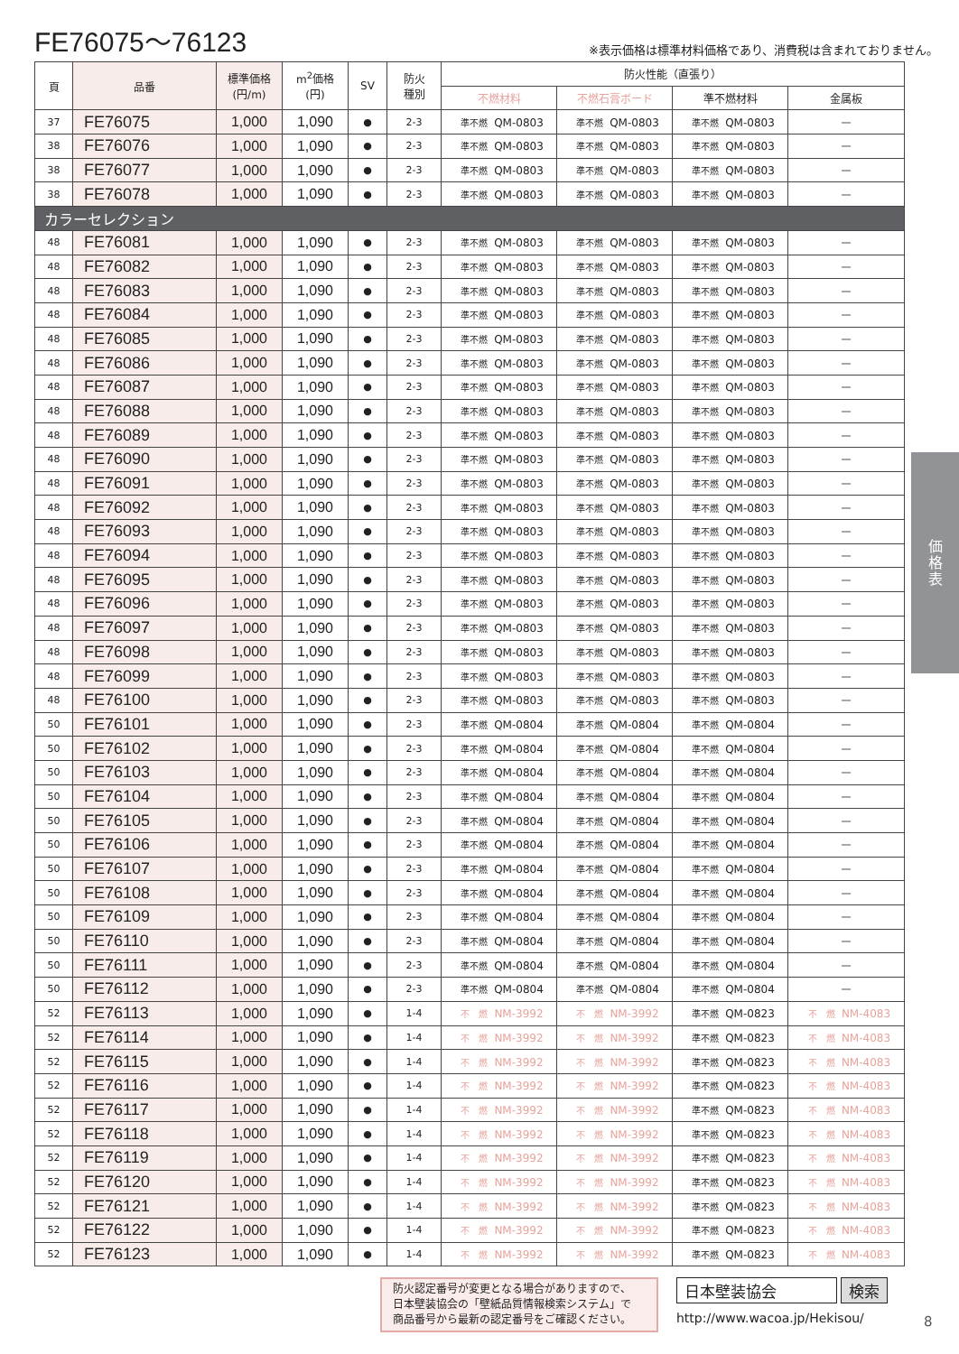FE76075～76123
※表示価格は標準材料価格であり、消費税は含まれておりません。
| 頁 | 品番 | 標準価格 (円/m) | m<sup>2</sup>価格 (円) | SV | 防火 種別 | 防火性能（直張り） | | | |
| --- | --- | --- | --- | --- | --- | --- | --- | --- | --- |
| | | | | | | 不燃材料 | 不燃石膏ボード | 準不燃材料 | 金属板 |
| 37 | FE76075 | 1,000 | 1,090 | ● | 2-3 | 準不燃 QM-0803 | 準不燃 QM-0803 | 準不燃 QM-0803 | — |
| 38 | FE76076 | 1,000 | 1,090 | ● | 2-3 | 準不燃 QM-0803 | 準不燃 QM-0803 | 準不燃 QM-0803 | — |
| 38 | FE76077 | 1,000 | 1,090 | ● | 2-3 | 準不燃 QM-0803 | 準不燃 QM-0803 | 準不燃 QM-0803 | — |
| 38 | FE76078 | 1,000 | 1,090 | ● | 2-3 | 準不燃 QM-0803 | 準不燃 QM-0803 | 準不燃 QM-0803 | — |
| カラーセレクション | | | | | | | | | |
| 48 | FE76081 | 1,000 | 1,090 | ● | 2-3 | 準不燃 QM-0803 | 準不燃 QM-0803 | 準不燃 QM-0803 | — |
| 48 | FE76082 | 1,000 | 1,090 | ● | 2-3 | 準不燃 QM-0803 | 準不燃 QM-0803 | 準不燃 QM-0803 | — |
| 48 | FE76083 | 1,000 | 1,090 | ● | 2-3 | 準不燃 QM-0803 | 準不燃 QM-0803 | 準不燃 QM-0803 | — |
| 48 | FE76084 | 1,000 | 1,090 | ● | 2-3 | 準不燃 QM-0803 | 準不燃 QM-0803 | 準不燃 QM-0803 | — |
| 48 | FE76085 | 1,000 | 1,090 | ● | 2-3 | 準不燃 QM-0803 | 準不燃 QM-0803 | 準不燃 QM-0803 | — |
| 48 | FE76086 | 1,000 | 1,090 | ● | 2-3 | 準不燃 QM-0803 | 準不燃 QM-0803 | 準不燃 QM-0803 | — |
| 48 | FE76087 | 1,000 | 1,090 | ● | 2-3 | 準不燃 QM-0803 | 準不燃 QM-0803 | 準不燃 QM-0803 | — |
| 48 | FE76088 | 1,000 | 1,090 | ● | 2-3 | 準不燃 QM-0803 | 準不燃 QM-0803 | 準不燃 QM-0803 | — |
| 48 | FE76089 | 1,000 | 1,090 | ● | 2-3 | 準不燃 QM-0803 | 準不燃 QM-0803 | 準不燃 QM-0803 | — |
| 48 | FE76090 | 1,000 | 1,090 | ● | 2-3 | 準不燃 QM-0803 | 準不燃 QM-0803 | 準不燃 QM-0803 | — |
| 48 | FE76091 | 1,000 | 1,090 | ● | 2-3 | 準不燃 QM-0803 | 準不燃 QM-0803 | 準不燃 QM-0803 | — |
| 48 | FE76092 | 1,000 | 1,090 | ● | 2-3 | 準不燃 QM-0803 | 準不燃 QM-0803 | 準不燃 QM-0803 | — |
| 48 | FE76093 | 1,000 | 1,090 | ● | 2-3 | 準不燃 QM-0803 | 準不燃 QM-0803 | 準不燃 QM-0803 | — |
| 48 | FE76094 | 1,000 | 1,090 | ● | 2-3 | 準不燃 QM-0803 | 準不燃 QM-0803 | 準不燃 QM-0803 | — |
| 48 | FE76095 | 1,000 | 1,090 | ● | 2-3 | 準不燃 QM-0803 | 準不燃 QM-0803 | 準不燃 QM-0803 | — |
| 48 | FE76096 | 1,000 | 1,090 | ● | 2-3 | 準不燃 QM-0803 | 準不燃 QM-0803 | 準不燃 QM-0803 | — |
| 48 | FE76097 | 1,000 | 1,090 | ● | 2-3 | 準不燃 QM-0803 | 準不燃 QM-0803 | 準不燃 QM-0803 | — |
| 48 | FE76098 | 1,000 | 1,090 | ● | 2-3 | 準不燃 QM-0803 | 準不燃 QM-0803 | 準不燃 QM-0803 | — |
| 48 | FE76099 | 1,000 | 1,090 | ● | 2-3 | 準不燃 QM-0803 | 準不燃 QM-0803 | 準不燃 QM-0803 | — |
| 48 | FE76100 | 1,000 | 1,090 | ● | 2-3 | 準不燃 QM-0803 | 準不燃 QM-0803 | 準不燃 QM-0803 | — |
| 50 | FE76101 | 1,000 | 1,090 | ● | 2-3 | 準不燃 QM-0804 | 準不燃 QM-0804 | 準不燃 QM-0804 | — |
| 50 | FE76102 | 1,000 | 1,090 | ● | 2-3 | 準不燃 QM-0804 | 準不燃 QM-0804 | 準不燃 QM-0804 | — |
| 50 | FE76103 | 1,000 | 1,090 | ● | 2-3 | 準不燃 QM-0804 | 準不燃 QM-0804 | 準不燃 QM-0804 | — |
| 50 | FE76104 | 1,000 | 1,090 | ● | 2-3 | 準不燃 QM-0804 | 準不燃 QM-0804 | 準不燃 QM-0804 | — |
| 50 | FE76105 | 1,000 | 1,090 | ● | 2-3 | 準不燃 QM-0804 | 準不燃 QM-0804 | 準不燃 QM-0804 | — |
| 50 | FE76106 | 1,000 | 1,090 | ● | 2-3 | 準不燃 QM-0804 | 準不燃 QM-0804 | 準不燃 QM-0804 | — |
| 50 | FE76107 | 1,000 | 1,090 | ● | 2-3 | 準不燃 QM-0804 | 準不燃 QM-0804 | 準不燃 QM-0804 | — |
| 50 | FE76108 | 1,000 | 1,090 | ● | 2-3 | 準不燃 QM-0804 | 準不燃 QM-0804 | 準不燃 QM-0804 | — |
| 50 | FE76109 | 1,000 | 1,090 | ● | 2-3 | 準不燃 QM-0804 | 準不燃 QM-0804 | 準不燃 QM-0804 | — |
| 50 | FE76110 | 1,000 | 1,090 | ● | 2-3 | 準不燃 QM-0804 | 準不燃 QM-0804 | 準不燃 QM-0804 | — |
| 50 | FE76111 | 1,000 | 1,090 | ● | 2-3 | 準不燃 QM-0804 | 準不燃 QM-0804 | 準不燃 QM-0804 | — |
| 50 | FE76112 | 1,000 | 1,090 | ● | 2-3 | 準不燃 QM-0804 | 準不燃 QM-0804 | 準不燃 QM-0804 | — |
| 52 | FE76113 | 1,000 | 1,090 | ● | 1-4 | 不 燃 NM-3992 | 不 燃 NM-3992 | 準不燃 QM-0823 | 不 燃 NM-4083 |
| 52 | FE76114 | 1,000 | 1,090 | ● | 1-4 | 不 燃 NM-3992 | 不 燃 NM-3992 | 準不燃 QM-0823 | 不 燃 NM-4083 |
| 52 | FE76115 | 1,000 | 1,090 | ● | 1-4 | 不 燃 NM-3992 | 不 燃 NM-3992 | 準不燃 QM-0823 | 不 燃 NM-4083 |
| 52 | FE76116 | 1,000 | 1,090 | ● | 1-4 | 不 燃 NM-3992 | 不 燃 NM-3992 | 準不燃 QM-0823 | 不 燃 NM-4083 |
| 52 | FE76117 | 1,000 | 1,090 | ● | 1-4 | 不 燃 NM-3992 | 不 燃 NM-3992 | 準不燃 QM-0823 | 不 燃 NM-4083 |
| 52 | FE76118 | 1,000 | 1,090 | ● | 1-4 | 不 燃 NM-3992 | 不 燃 NM-3992 | 準不燃 QM-0823 | 不 燃 NM-4083 |
| 52 | FE76119 | 1,000 | 1,090 | ● | 1-4 | 不 燃 NM-3992 | 不 燃 NM-3992 | 準不燃 QM-0823 | 不 燃 NM-4083 |
| 52 | FE76120 | 1,000 | 1,090 | ● | 1-4 | 不 燃 NM-3992 | 不 燃 NM-3992 | 準不燃 QM-0823 | 不 燃 NM-4083 |
| 52 | FE76121 | 1,000 | 1,090 | ● | 1-4 | 不 燃 NM-3992 | 不 燃 NM-3992 | 準不燃 QM-0823 | 不 燃 NM-4083 |
| 52 | FE76122 | 1,000 | 1,090 | ● | 1-4 | 不 燃 NM-3992 | 不 燃 NM-3992 | 準不燃 QM-0823 | 不 燃 NM-4083 |
| 52 | FE76123 | 1,000 | 1,090 | ● | 1-4 | 不 燃 NM-3992 | 不 燃 NM-3992 | 準不燃 QM-0823 | 不 燃 NM-4083 |
防火認定番号が変更となる場合がありますので、
日本壁装協会の「壁紙品質情報検索システム」で
商品番号から最新の認定番号をご確認ください。
日本壁装協会 検索
http://www.wacoa.jp/Hekisou/
8
価
格
表